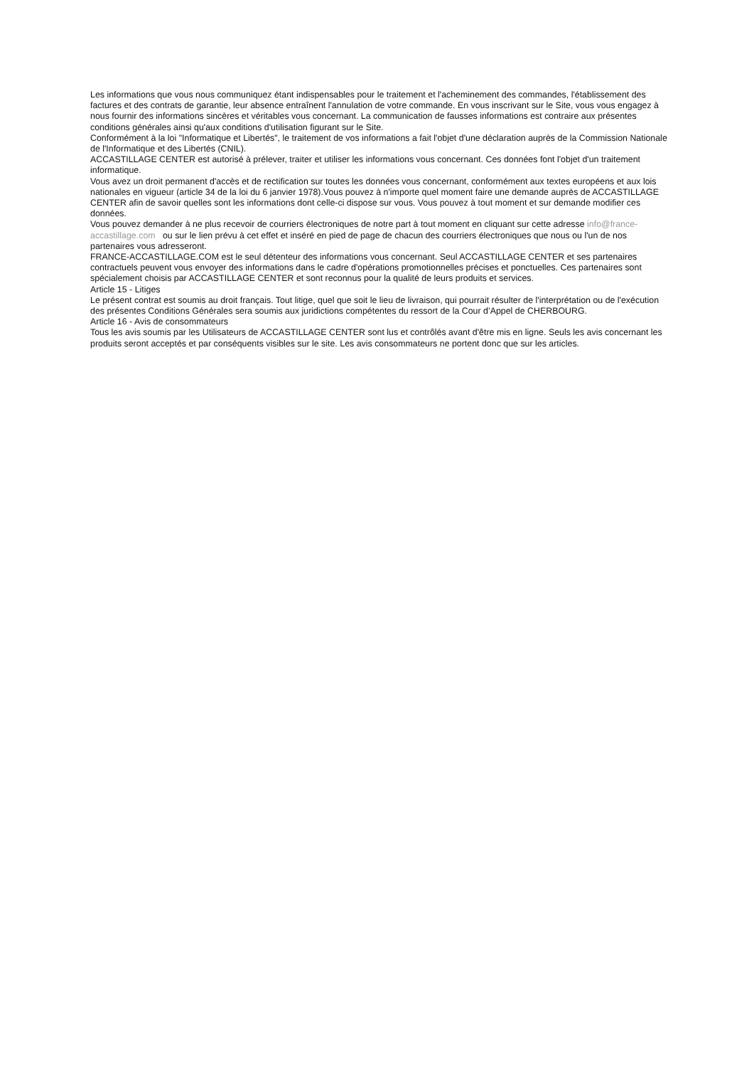Les informations que vous nous communiquez étant indispensables pour le traitement et l'acheminement des commandes, l'établissement des factures et des contrats de garantie, leur absence entraînent l'annulation de votre commande. En vous inscrivant sur le Site, vous vous engagez à nous fournir des informations sincères et véritables vous concernant. La communication de fausses informations est contraire aux présentes conditions générales ainsi qu'aux conditions d'utilisation figurant sur le Site.
Conformément à la loi "Informatique et Libertés", le traitement de vos informations a fait l'objet d'une déclaration auprès de la Commission Nationale de l'Informatique et des Libertés (CNIL).
ACCASTILLAGE CENTER est autorisé à prélever, traiter et utiliser les informations vous concernant. Ces données font l'objet d'un traitement informatique.
Vous avez un droit permanent d'accès et de rectification sur toutes les données vous concernant, conformément aux textes européens et aux lois nationales en vigueur (article 34 de la loi du 6 janvier 1978).Vous pouvez à n'importe quel moment faire une demande auprès de ACCASTILLAGE CENTER afin de savoir quelles sont les informations dont celle-ci dispose sur vous. Vous pouvez à tout moment et sur demande modifier ces données.
Vous pouvez demander à ne plus recevoir de courriers électroniques de notre part à tout moment en cliquant sur cette adresse info@france-accastillage.com ou sur le lien prévu à cet effet et inséré en pied de page de chacun des courriers électroniques que nous ou l'un de nos partenaires vous adresseront.
FRANCE-ACCASTILLAGE.COM est le seul détenteur des informations vous concernant. Seul ACCASTILLAGE CENTER et ses partenaires contractuels peuvent vous envoyer des informations dans le cadre d'opérations promotionnelles précises et ponctuelles. Ces partenaires sont spécialement choisis par ACCASTILLAGE CENTER et sont reconnus pour la qualité de leurs produits et services.
Article 15 - Litiges
Le présent contrat est soumis au droit français. Tout litige, quel que soit le lieu de livraison, qui pourrait résulter de l'interprétation ou de l'exécution des présentes Conditions Générales sera soumis aux juridictions compétentes du ressort de la Cour d’Appel de CHERBOURG.
Article 16 - Avis de consommateurs
Tous les avis soumis par les Utilisateurs de ACCASTILLAGE CENTER sont lus et contrôlés avant d'être mis en ligne. Seuls les avis concernant les produits seront acceptés et par conséquents visibles sur le site. Les avis consommateurs ne portent donc que sur les articles.